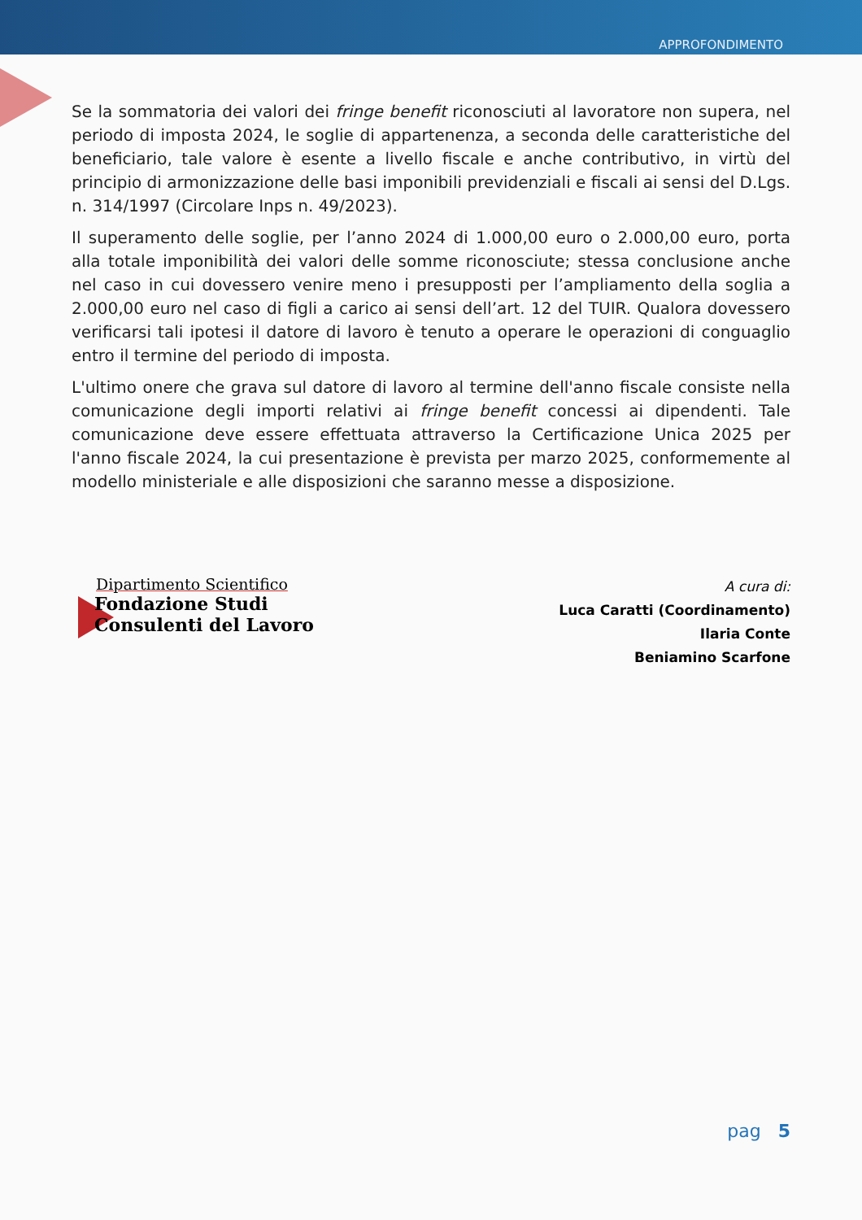APPROFONDIMENTO
Se la sommatoria dei valori dei fringe benefit riconosciuti al lavoratore non supera, nel periodo di imposta 2024, le soglie di appartenenza, a seconda delle caratteristiche del beneficiario, tale valore è esente a livello fiscale e anche contributivo, in virtù del principio di armonizzazione delle basi imponibili previdenziali e fiscali ai sensi del D.Lgs. n. 314/1997 (Circolare Inps n. 49/2023).
Il superamento delle soglie, per l’anno 2024 di 1.000,00 euro o 2.000,00 euro, porta alla totale imponibilità dei valori delle somme riconosciute; stessa conclusione anche nel caso in cui dovessero venire meno i presupposti per l’ampliamento della soglia a 2.000,00 euro nel caso di figli a carico ai sensi dell’art. 12 del TUIR. Qualora dovessero verificarsi tali ipotesi il datore di lavoro è tenuto a operare le operazioni di conguaglio entro il termine del periodo di imposta.
L'ultimo onere che grava sul datore di lavoro al termine dell'anno fiscale consiste nella comunicazione degli importi relativi ai fringe benefit concessi ai dipendenti. Tale comunicazione deve essere effettuata attraverso la Certificazione Unica 2025 per l'anno fiscale 2024, la cui presentazione è prevista per marzo 2025, conformemente al modello ministeriale e alle disposizioni che saranno messe a disposizione.
Dipartimento Scientifico
Fondazione Studi
Consulenti del Lavoro
A cura di:
Luca Caratti (Coordinamento)
Ilaria Conte
Beniamino Scarfone
pag 5